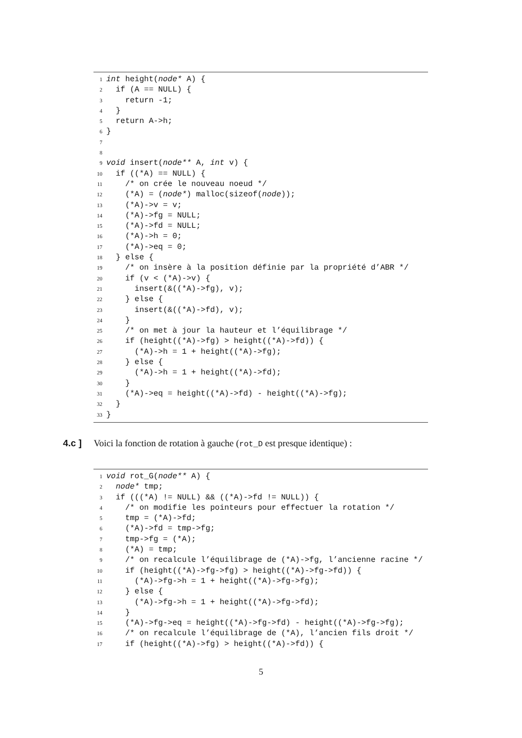1 int height(node* A) {
2 if (A == NULL) {
3 return -1;
4 }
5 return A->h;
6 }
7
8
9 void insert(node** A, int v) {
10 if ((*A) == NULL) {
11 /* on crée le nouveau noeud */
12 (*A) = (node*) malloc(sizeof(node));
13 (*A)->v = v;
14 (*A)->fg = NULL;
15 (*A)->fd = NULL;
16 (*A)->h = 0;
17 (*A)->eq = 0;
18 } else {
19 /* on insère à la position définie par la propriété d’ABR */
20 if (v < (*A)->v) {
21 insert(&((*A)->fg), v);
22 } else {
23 insert(&((*A)->fd), v);
24 }
25 /* on met à jour la hauteur et l’équilibrage */
26 if (height((*A)->fg) > height((*A)->fd)) {
27 (*A)->h = 1 + height((*A)->fg);
28 } else {
29 (*A)->h = 1 + height((*A)->fd);
30 }
31 (*A)->eq = height((*A)->fd) - height((*A)->fg);
32 }
33 }
4.c ] Voici la fonction de rotation à gauche (rot_D est presque identique) :
1 void rot_G(node** A) {
2 node* tmp;
3 if (((*A) != NULL) && ((*A)->fd != NULL)) {
4 /* on modifie les pointeurs pour effectuer la rotation */
5 tmp = (*A)->fd;
6 (*A)->fd = tmp->fg;
7 tmp->fg = (*A);
8 (*A) = tmp;
9 /* on recalcule l’équilibrage de (*A)->fg, l’ancienne racine */
10 if (height((*A)->fg->fg) > height((*A)->fg->fd)) {
11 (*A)->fg->h = 1 + height((*A)->fg->fg);
12 } else {
13 (*A)->fg->h = 1 + height((*A)->fg->fd);
14 }
15 (*A)->fg->eq = height((*A)->fg->fd) - height((*A)->fg->fg);
16 /* on recalcule l’équilibrage de (*A), l’ancien fils droit */
17 if (height((*A)->fg) > height((*A)->fd)) {
5